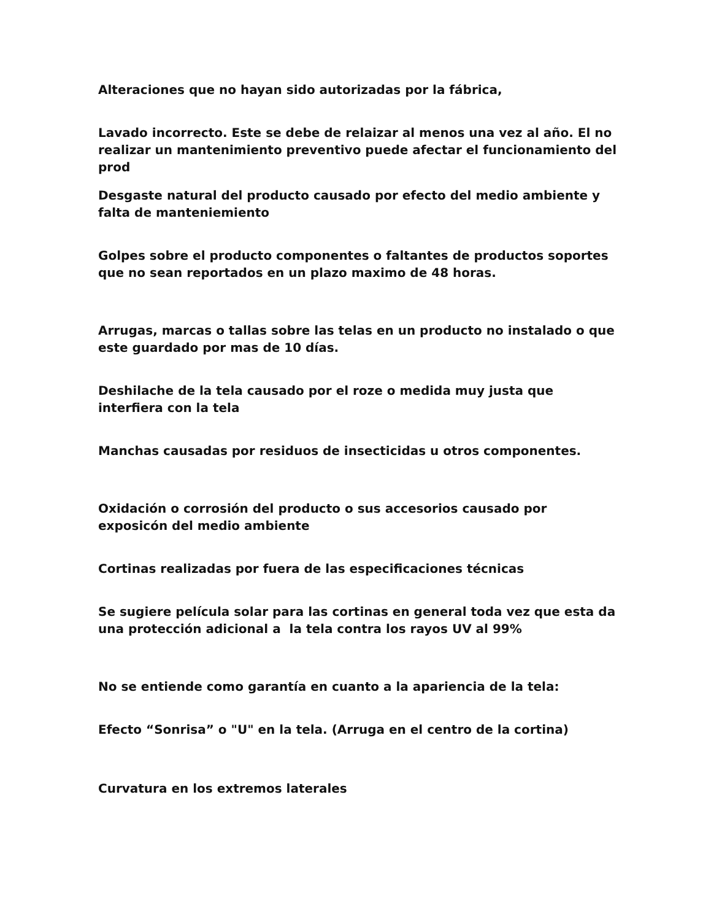Alteraciones que no hayan sido autorizadas por la fábrica,
Lavado incorrecto. Este se debe de relaizar al menos una vez al año. El no realizar un mantenimiento preventivo puede afectar el funcionamiento del prod
Desgaste natural del producto causado por efecto del medio ambiente y falta de manteniemiento
Golpes sobre el producto componentes o faltantes de productos soportes que no sean reportados en un plazo maximo de 48 horas.
Arrugas, marcas o tallas sobre las telas en un producto no instalado o que este guardado por mas de 10 días.
Deshilache de la tela causado por el roze o medida muy justa que interfiera con la tela
Manchas causadas por residuos de insecticidas u otros componentes.
Oxidación o corrosión del producto o sus accesorios causado por exposicón del medio ambiente
Cortinas realizadas por fuera de las especificaciones técnicas
Se sugiere película solar para las cortinas en general toda vez que esta da una protección adicional a la tela contra los rayos UV al 99%
No se entiende como garantía en cuanto a la apariencia de la tela:
Efecto “Sonrisa” o "U" en la tela. (Arruga en el centro de la cortina)
Curvatura en los extremos laterales